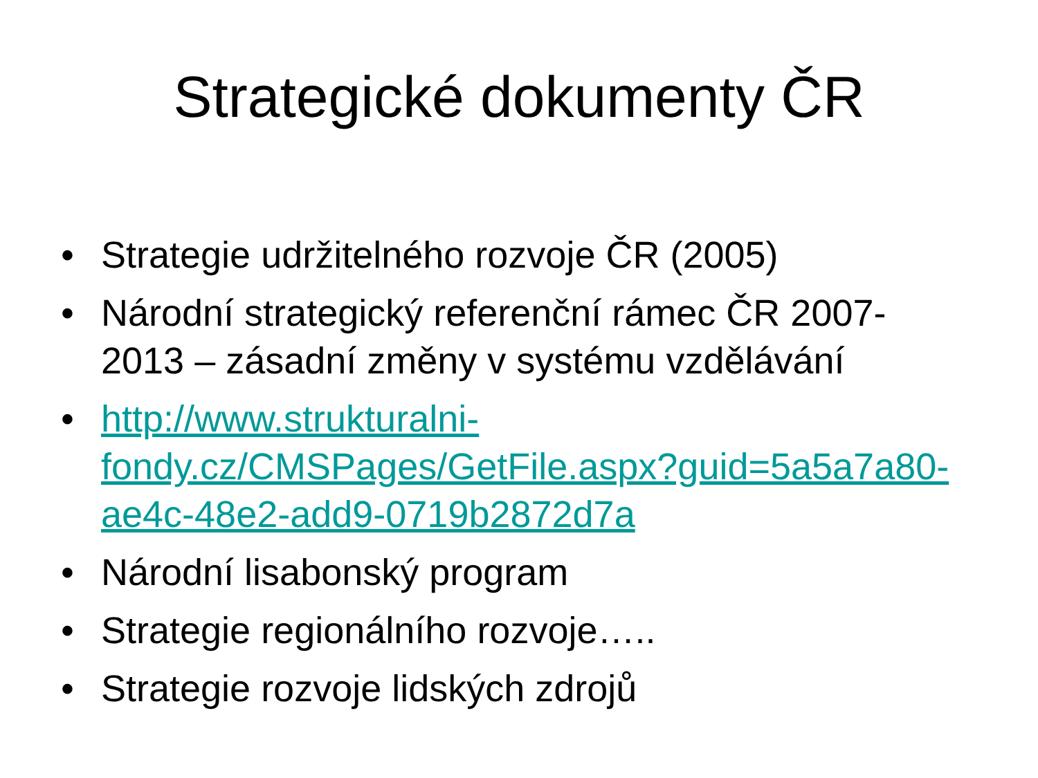Strategické dokumenty ČR
• Strategie udržitelného rozvoje ČR (2005)
• Národní strategický referenční rámec ČR 2007-2013 – zásadní změny v systému vzdělávání
• http://www.strukturalni-fondy.cz/CMSPages/GetFile.aspx?guid=5a5a7a80-ae4c-48e2-add9-0719b2872d7a
• Národní lisabonský program
• Strategie regionálního rozvoje…..
• Strategie rozvoje lidských zdrojů